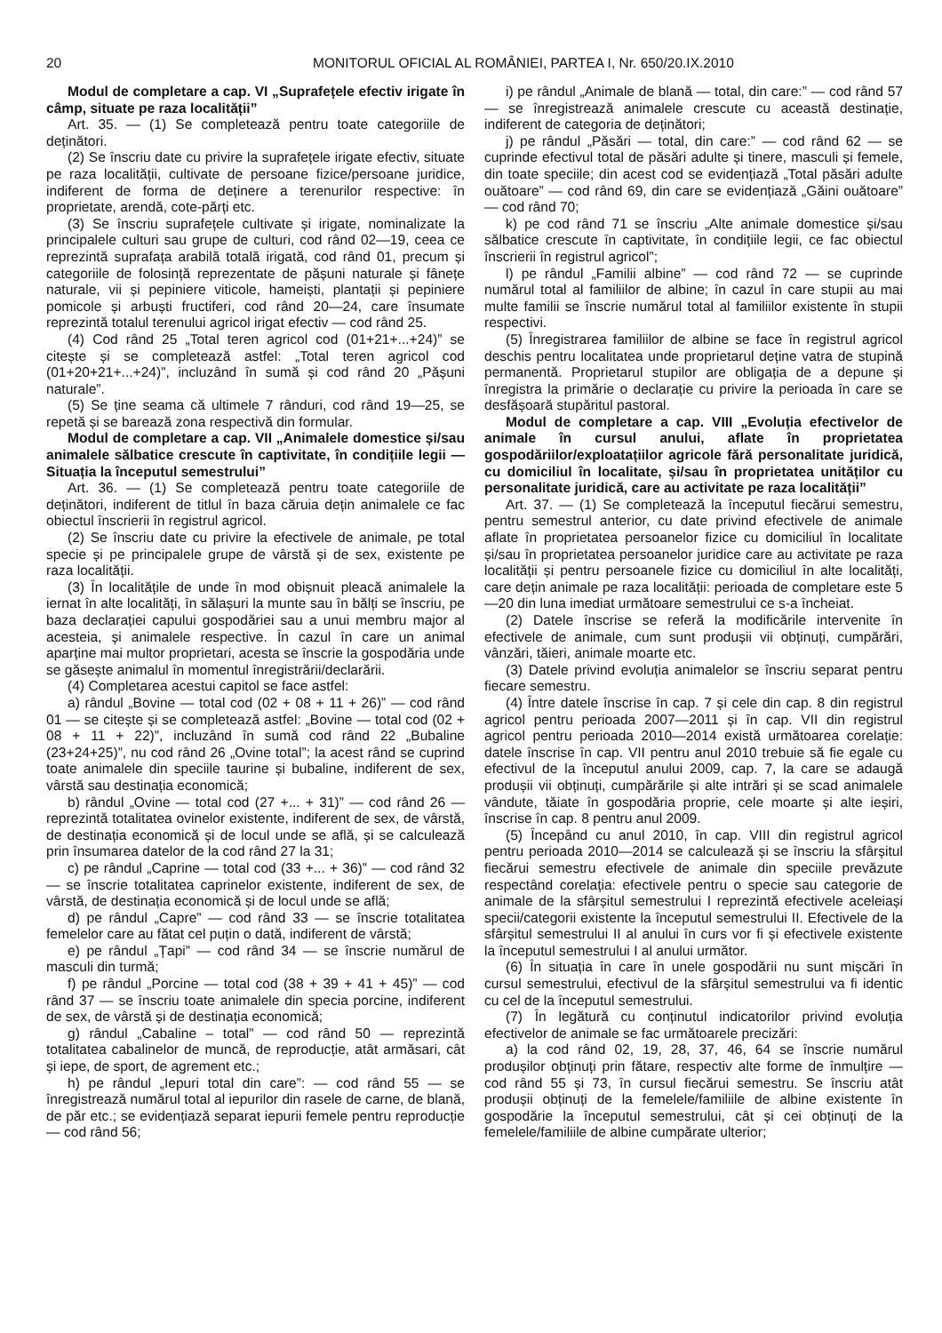20 MONITORUL OFICIAL AL ROMÂNIEI, PARTEA I, Nr. 650/20.IX.2010
Modul de completare a cap. VI „Suprafețele efectiv irigate în câmp, situate pe raza localității”
Art. 35. — (1) Se completează pentru toate categoriile de deținători.
(2) Se înscriu date cu privire la suprafețele irigate efectiv, situate pe raza localității, cultivate de persoane fizice/persoane juridice, indiferent de forma de deținere a terenurilor respective: în proprietate, arendă, cote-părți etc.
(3) Se înscriu suprafețele cultivate și irigate, nominalizate la principalele culturi sau grupe de culturi, cod rând 02—19, ceea ce reprezintă suprafața arabilă totală irigată, cod rând 01, precum și categoriile de folosință reprezentate de pășuni naturale și fânețe naturale, vii și pepiniere viticole, hameiști, plantații și pepiniere pomicole și arbuști fructiferi, cod rând 20—24, care însumate reprezintă totalul terenului agricol irigat efectiv — cod rând 25.
(4) Cod rând 25 „Total teren agricol cod (01+21+...+24)” se citește și se completează astfel: „Total teren agricol cod (01+20+21+...+24)”, incluzând în sumă și cod rând 20 „Pășuni naturale”.
(5) Se ține seama că ultimele 7 rânduri, cod rând 19—25, se repetă și se barează zona respectivă din formular.
Modul de completare a cap. VII „Animalele domestice și/sau animalele sălbatice crescute în captivitate, în condițiile legii — Situația la începutul semestrului”
Art. 36. — (1) Se completează pentru toate categoriile de deținători, indiferent de titlul în baza căruia dețin animalele ce fac obiectul înscrierii în registrul agricol.
(2) Se înscriu date cu privire la efectivele de animale, pe total specie și pe principalele grupe de vârstă și de sex, existente pe raza localității.
(3) În localitățile de unde în mod obișnuit pleacă animalele la iernat în alte localități, în sălașuri la munte sau în bălți se înscriu, pe baza declarației capului gospodăriei sau a unui membru major al acesteia, și animalele respective. În cazul în care un animal aparține mai multor proprietari, acesta se înscrie la gospodăria unde se găsește animalul în momentul înregistrării/declarării.
(4) Completarea acestui capitol se face astfel:
a) rândul „Bovine — total cod (02 + 08 + 11 + 26)” — cod rând 01 — se citește și se completează astfel: „Bovine — total cod (02 + 08 + 11 + 22)”, incluzând în sumă cod rând 22 „Bubaline (23+24+25)”, nu cod rând 26 „Ovine total”; la acest rând se cuprind toate animalele din speciile taurine și bubaline, indiferent de sex, vârstă sau destinația economică;
b) rândul „Ovine — total cod (27 +... + 31)” — cod rând 26 — reprezintă totalitatea ovinelor existente, indiferent de sex, de vârstă, de destinația economică și de locul unde se află, și se calculează prin însumarea datelor de la cod rând 27 la 31;
c) pe rândul „Caprine — total cod (33 +... + 36)” — cod rând 32 — se înscrie totalitatea caprinelor existente, indiferent de sex, de vârstă, de destinația economică și de locul unde se află;
d) pe rândul „Capre” — cod rând 33 — se înscrie totalitatea femelelor care au fătat cel puțin o dată, indiferent de vârstă;
e) pe rândul „Țapi” — cod rând 34 — se înscrie numărul de masculi din turmă;
f) pe rândul „Porcine — total cod (38 + 39 + 41 + 45)” — cod rând 37 — se înscriu toate animalele din specia porcine, indiferent de sex, de vârstă și de destinația economică;
g) rândul „Cabaline – total” — cod rând 50 — reprezintă totalitatea cabalinelor de muncă, de reproducție, atât armăsari, cât și iepe, de sport, de agrement etc.;
h) pe rândul „Iepuri total din care”: — cod rând 55 — se înregistrează numărul total al iepurilor din rasele de carne, de blană, de păr etc.; se evidențiază separat iepurii femele pentru reproducție — cod rând 56;
i) pe rândul „Animale de blană — total, din care:” — cod rând 57 — se înregistrează animalele crescute cu această destinație, indiferent de categoria de deținători;
j) pe rândul „Păsări — total, din care:” — cod rând 62 — se cuprinde efectivul total de păsări adulte și tinere, masculi și femele, din toate speciile; din acest cod se evidențiază „Total păsări adulte ouătoare” — cod rând 69, din care se evidențiază „Găini ouătoare” — cod rând 70;
k) pe cod rând 71 se înscriu „Alte animale domestice și/sau sălbatice crescute în captivitate, în condițiile legii, ce fac obiectul înscrierii în registrul agricol”;
l) pe rândul „Familii albine” — cod rând 72 — se cuprinde numărul total al familiilor de albine; în cazul în care stupii au mai multe familii se înscrie numărul total al familiilor existente în stupii respectivi.
(5) Înregistrarea familiilor de albine se face în registrul agricol deschis pentru localitatea unde proprietarul deține vatra de stupină permanentă. Proprietarul stupilor are obligația de a depune și înregistra la primărie o declarație cu privire la perioada în care se desfășoară stupăritul pastoral.
Modul de completare a cap. VIII „Evoluția efectivelor de animale în cursul anului, aflate în proprietatea gospodăriilor/exploatațiilor agricole fără personalitate juridică, cu domiciliul în localitate, și/sau în proprietatea unităților cu personalitate juridică, care au activitate pe raza localității”
Art. 37. — (1) Se completează la începutul fiecărui semestru, pentru semestrul anterior, cu date privind efectivele de animale aflate în proprietatea persoanelor fizice cu domiciliul în localitate și/sau în proprietatea persoanelor juridice care au activitate pe raza localității și pentru persoanele fizice cu domiciliul în alte localități, care dețin animale pe raza localității: perioada de completare este 5—20 din luna imediat următoare semestrului ce s-a încheiat.
(2) Datele înscrise se referă la modificările intervenite în efectivele de animale, cum sunt produșii vii obținuți, cumpărări, vânzări, tăieri, animale moarte etc.
(3) Datele privind evoluția animalelor se înscriu separat pentru fiecare semestru.
(4) Între datele înscrise în cap. 7 și cele din cap. 8 din registrul agricol pentru perioada 2007—2011 și în cap. VII din registrul agricol pentru perioada 2010—2014 există următoarea corelație: datele înscrise în cap. VII pentru anul 2010 trebuie să fie egale cu efectivul de la începutul anului 2009, cap. 7, la care se adaugă produșii vii obținuți, cumpărările și alte intrări și se scad animalele vândute, tăiate în gospodăria proprie, cele moarte și alte ieșiri, înscrise în cap. 8 pentru anul 2009.
(5) Începând cu anul 2010, în cap. VIII din registrul agricol pentru perioada 2010—2014 se calculează și se înscriu la sfârșitul fiecărui semestru efectivele de animale din speciile prevăzute respectând corelația: efectivele pentru o specie sau categorie de animale de la sfârșitul semestrului I reprezintă efectivele aceleiași specii/categorii existente la începutul semestrului II. Efectivele de la sfârșitul semestrului II al anului în curs vor fi și efectivele existente la începutul semestrului I al anului următor.
(6) În situația în care în unele gospodării nu sunt mișcări în cursul semestrului, efectivul de la sfârșitul semestrului va fi identic cu cel de la începutul semestrului.
(7) În legătură cu conținutul indicatorilor privind evoluția efectivelor de animale se fac următoarele precizări:
a) la cod rând 02, 19, 28, 37, 46, 64 se înscrie numărul produșilor obținuți prin fătare, respectiv alte forme de înmulțire — cod rând 55 și 73, în cursul fiecărui semestru. Se înscriu atât produșii obținuți de la femelele/familiile de albine existente în gospodărie la începutul semestrului, cât și cei obținuți de la femelele/familiile de albine cumpărate ulterior;